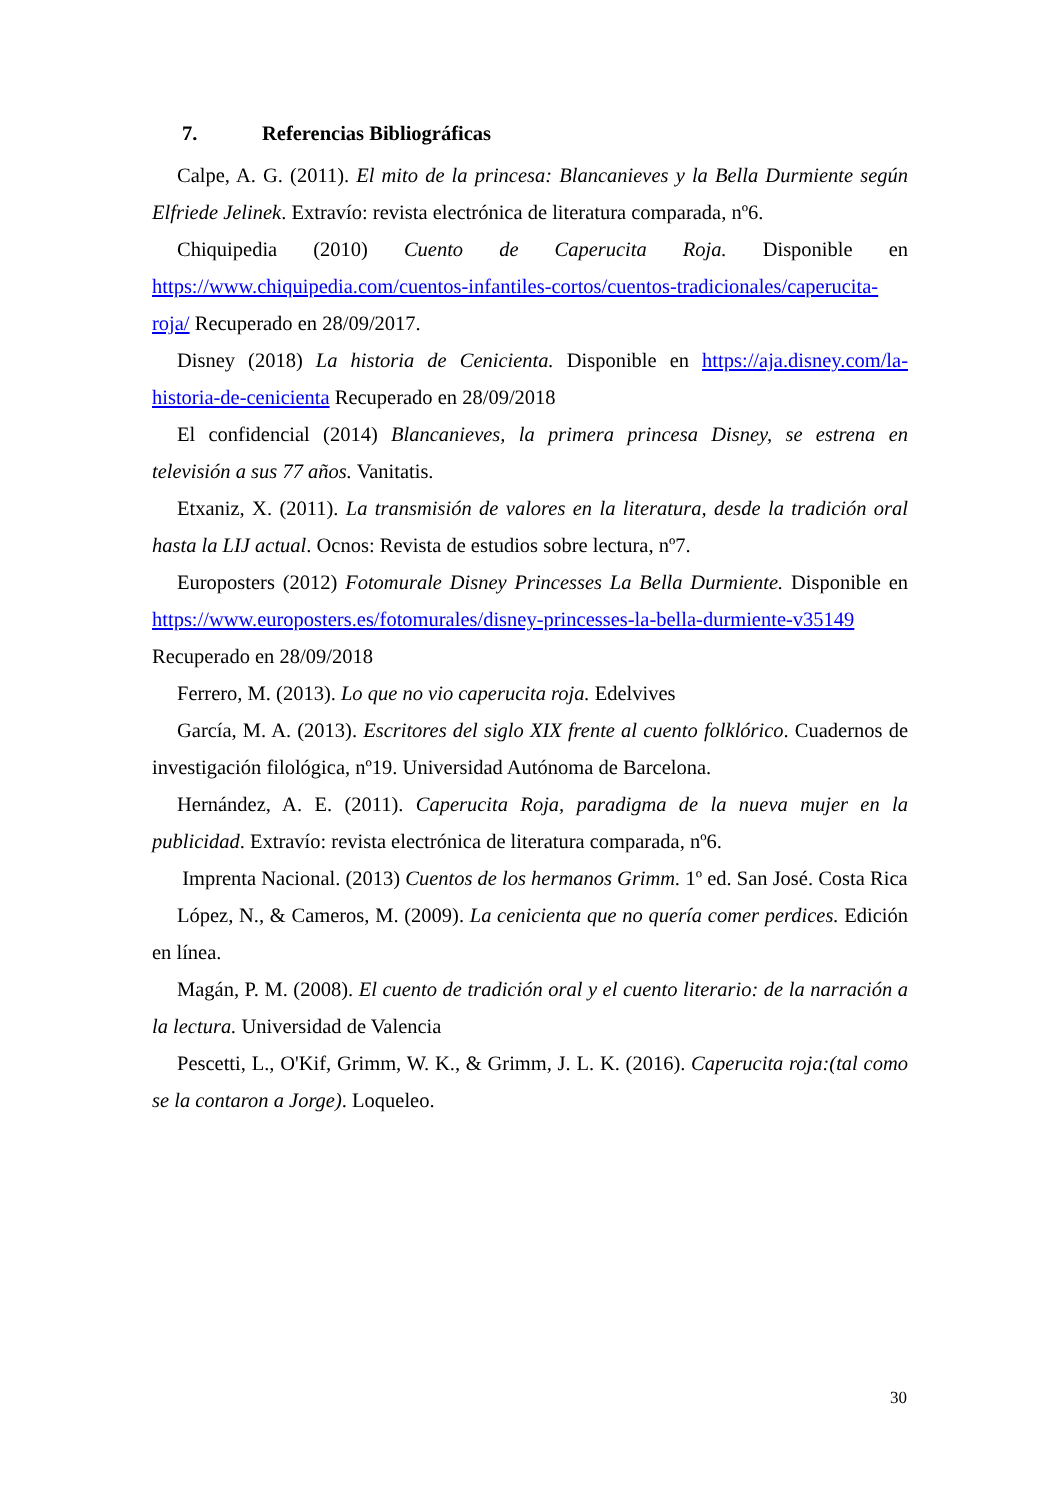7. Referencias Bibliográficas
Calpe, A. G. (2011). El mito de la princesa: Blancanieves y la Bella Durmiente según Elfriede Jelinek. Extravío: revista electrónica de literatura comparada, nº6.
Chiquipedia (2010) Cuento de Caperucita Roja. Disponible en https://www.chiquipedia.com/cuentos-infantiles-cortos/cuentos-tradicionales/caperucita-roja/ Recuperado en 28/09/2017.
Disney (2018) La historia de Cenicienta. Disponible en https://aja.disney.com/la-historia-de-cenicienta Recuperado en 28/09/2018
El confidencial (2014) Blancanieves, la primera princesa Disney, se estrena en televisión a sus 77 años. Vanitatis.
Etxaniz, X. (2011). La transmisión de valores en la literatura, desde la tradición oral hasta la LIJ actual. Ocnos: Revista de estudios sobre lectura, nº7.
Europosters (2012) Fotomurale Disney Princesses La Bella Durmiente. Disponible en https://www.europosters.es/fotomurales/disney-princesses-la-bella-durmiente-v35149 Recuperado en 28/09/2018
Ferrero, M. (2013). Lo que no vio caperucita roja. Edelvives
García, M. A. (2013). Escritores del siglo XIX frente al cuento folklórico. Cuadernos de investigación filológica, nº19. Universidad Autónoma de Barcelona.
Hernández, A. E. (2011). Caperucita Roja, paradigma de la nueva mujer en la publicidad. Extravío: revista electrónica de literatura comparada, nº6.
Imprenta Nacional. (2013) Cuentos de los hermanos Grimm. 1º ed. San José. Costa Rica
López, N., & Cameros, M. (2009). La cenicienta que no quería comer perdices. Edición en línea.
Magán, P. M. (2008). El cuento de tradición oral y el cuento literario: de la narración a la lectura. Universidad de Valencia
Pescetti, L., O'Kif, Grimm, W. K., & Grimm, J. L. K. (2016). Caperucita roja:(tal como se la contaron a Jorge). Loqueleo.
30